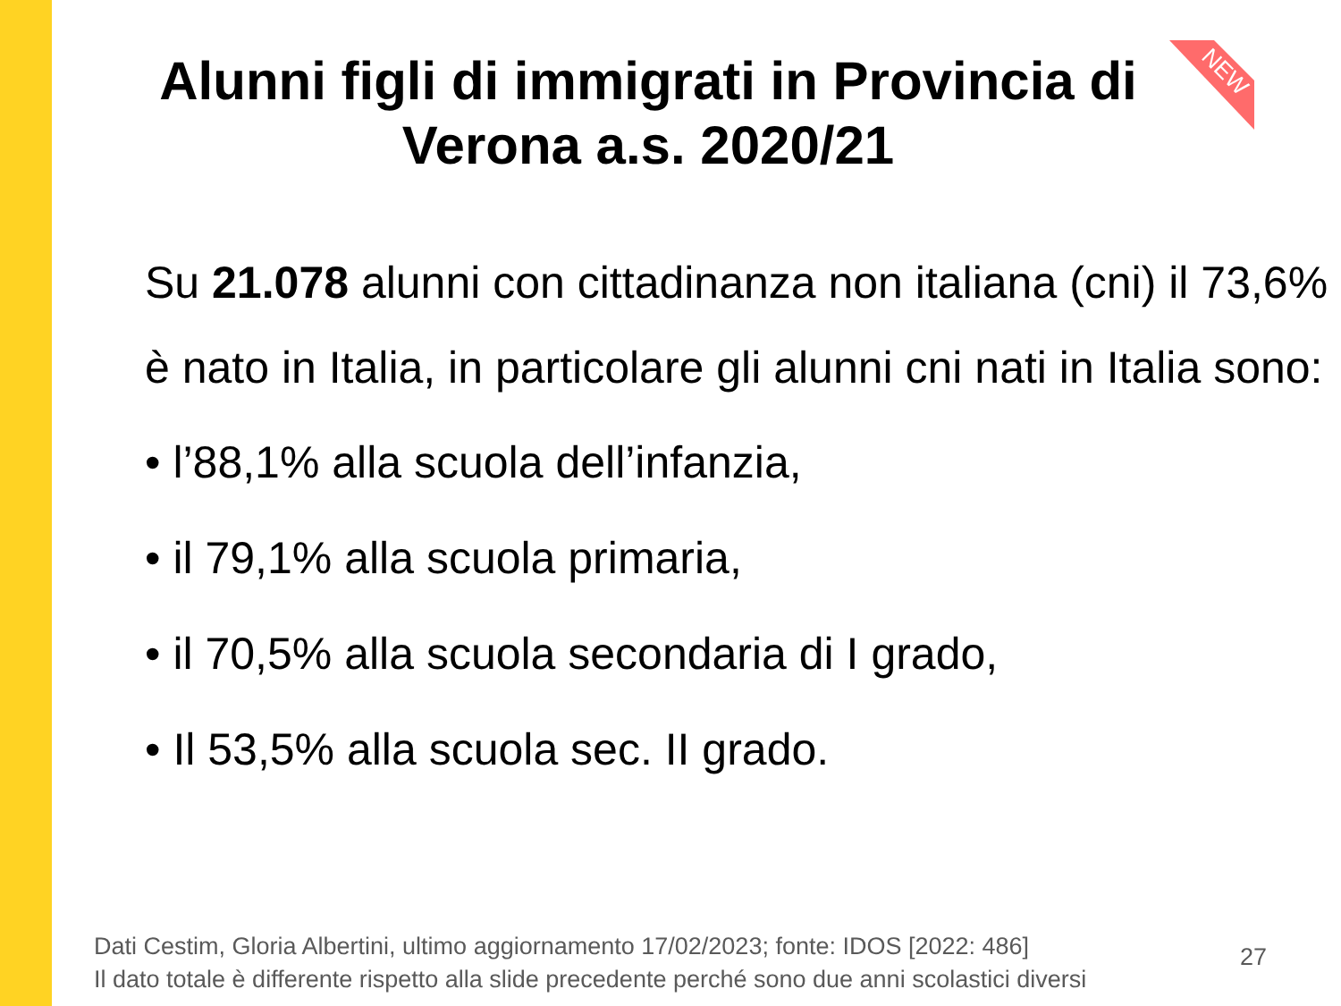NEW
Alunni figli di immigrati in Provincia di Verona a.s. 2020/21
Su 21.078 alunni con cittadinanza non italiana (cni) il 73,6% è nato in Italia, in particolare gli alunni cni nati in Italia sono:
• l’88,1% alla scuola dell’infanzia,
• il 79,1% alla scuola primaria,
• il 70,5% alla scuola secondaria di I grado,
• Il 53,5% alla scuola sec. II grado.
Dati Cestim, Gloria Albertini, ultimo aggiornamento 17/02/2023; fonte: IDOS [2022: 486]
Il dato totale è differente rispetto alla slide precedente perché sono due anni scolastici diversi
27